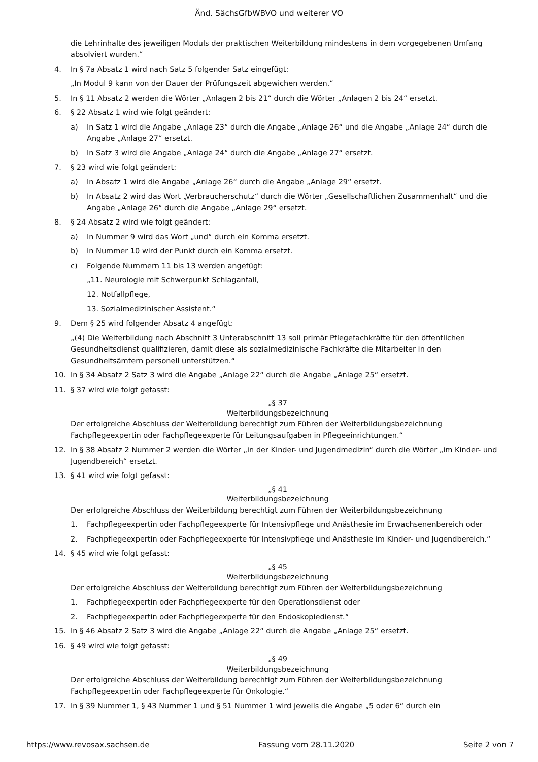Änd. SächsGfbWBVO und weiterer VO
die Lehrinhalte des jeweiligen Moduls der praktischen Weiterbildung mindestens in dem vorgegebenen Umfang absolviert wurden.“
4. In § 7a Absatz 1 wird nach Satz 5 folgender Satz eingefügt:
„In Modul 9 kann von der Dauer der Prüfungszeit abgewichen werden.“
5. In § 11 Absatz 2 werden die Wörter „Anlagen 2 bis 21“ durch die Wörter „Anlagen 2 bis 24“ ersetzt.
6. § 22 Absatz 1 wird wie folgt geändert:
a) In Satz 1 wird die Angabe „Anlage 23“ durch die Angabe „Anlage 26“ und die Angabe „Anlage 24“ durch die Angabe „Anlage 27“ ersetzt.
b) In Satz 3 wird die Angabe „Anlage 24“ durch die Angabe „Anlage 27“ ersetzt.
7. § 23 wird wie folgt geändert:
a) In Absatz 1 wird die Angabe „Anlage 26“ durch die Angabe „Anlage 29“ ersetzt.
b) In Absatz 2 wird das Wort „Verbraucherschutz“ durch die Wörter „Gesellschaftlichen Zusammenhalt“ und die Angabe „Anlage 26“ durch die Angabe „Anlage 29“ ersetzt.
8. § 24 Absatz 2 wird wie folgt geändert:
a) In Nummer 9 wird das Wort „und“ durch ein Komma ersetzt.
b) In Nummer 10 wird der Punkt durch ein Komma ersetzt.
c) Folgende Nummern 11 bis 13 werden angefügt:
„11. Neurologie mit Schwerpunkt Schlaganfall,
12. Notfallpflege,
13. Sozialmedizinischer Assistent.“
9. Dem § 25 wird folgender Absatz 4 angefügt:
„(4) Die Weiterbildung nach Abschnitt 3 Unterabschnitt 13 soll primär Pflegefachkräfte für den öffentlichen Gesundheitsdienst qualifizieren, damit diese als sozialmedizinische Fachkräfte die Mitarbeiter in den Gesundheitsämtern personell unterstützen.“
10. In § 34 Absatz 2 Satz 3 wird die Angabe „Anlage 22“ durch die Angabe „Anlage 25“ ersetzt.
11. § 37 wird wie folgt gefasst:
„§ 37
Weiterbildungsbezeichnung
Der erfolgreiche Abschluss der Weiterbildung berechtigt zum Führen der Weiterbildungsbezeichnung Fachpflegeexpertin oder Fachpflegeexperte für Leitungsaufgaben in Pflegeeinrichtungen.“
12. In § 38 Absatz 2 Nummer 2 werden die Wörter „in der Kinder- und Jugendmedizin“ durch die Wörter „im Kinder- und Jugendbereich“ ersetzt.
13. § 41 wird wie folgt gefasst:
„§ 41
Weiterbildungsbezeichnung
Der erfolgreiche Abschluss der Weiterbildung berechtigt zum Führen der Weiterbildungsbezeichnung
1. Fachpflegeexpertin oder Fachpflegeexperte für Intensivpflege und Anästhesie im Erwachsenenbereich oder
2. Fachpflegeexpertin oder Fachpflegeexperte für Intensivpflege und Anästhesie im Kinder- und Jugendbereich.“
14. § 45 wird wie folgt gefasst:
„§ 45
Weiterbildungsbezeichnung
Der erfolgreiche Abschluss der Weiterbildung berechtigt zum Führen der Weiterbildungsbezeichnung
1. Fachpflegeexpertin oder Fachpflegeexperte für den Operationsdienst oder
2. Fachpflegeexpertin oder Fachpflegeexperte für den Endoskopiedienst.“
15. In § 46 Absatz 2 Satz 3 wird die Angabe „Anlage 22“ durch die Angabe „Anlage 25“ ersetzt.
16. § 49 wird wie folgt gefasst:
„§ 49
Weiterbildungsbezeichnung
Der erfolgreiche Abschluss der Weiterbildung berechtigt zum Führen der Weiterbildungsbezeichnung Fachpflegeexpertin oder Fachpflegeexperte für Onkologie.“
17. In § 39 Nummer 1, § 43 Nummer 1 und § 51 Nummer 1 wird jeweils die Angabe „5 oder 6“ durch ein
https://www.revosax.sachsen.de Fassung vom 28.11.2020 Seite 2 von 7